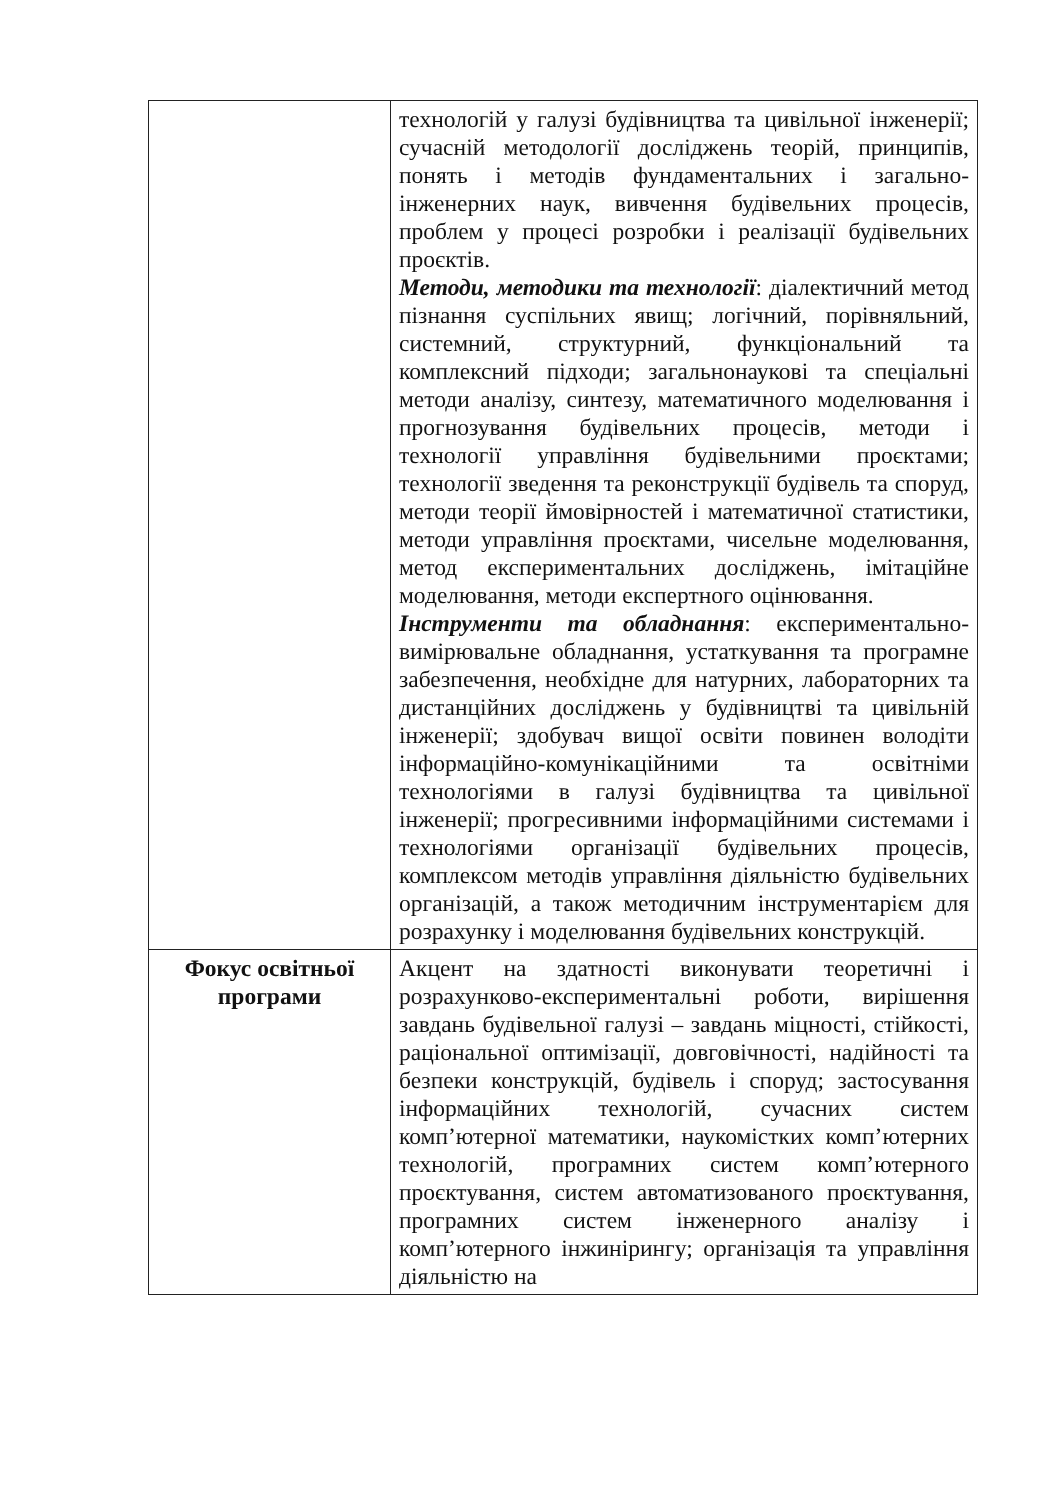| | технологій у галузі будівництва та цивільної інженерії; сучасній методології досліджень теорій, принципів, понять і методів фундаментальних і загально-інженерних наук, вивчення будівельних процесів, проблем у процесі розробки і реалізації будівельних проєктів. Методи, методики та технології : діалектичний метод пізнання суспільних явищ; логічний, порівняльний, системний, структурний, функціональний та комплексний підходи; загальнонаукові та спеціальні методи аналізу, синтезу, математичного моделювання і прогнозування будівельних процесів, методи і технології управління будівельними проєктами; технології зведення та реконструкції будівель та споруд, методи теорії ймовірностей і математичної статистики, методи управління проєктами, чисельне моделювання, метод експериментальних досліджень, імітаційне моделювання, методи експертного оцінювання. Інструменти та обладнання : експериментально-вимірювальне обладнання, устаткування та програмне забезпечення, необхідне для натурних, лабораторних та дистанційних досліджень у будівництві та цивільній інженерії; здобувач вищої освіти повинен володіти інформаційно-комунікаційними та освітніми технологіями в галузі будівництва та цивільної інженерії; прогресивними інформаційними системами і технологіями організації будівельних процесів, комплексом методів управління діяльністю будівельних організацій, а також методичним інструментарієм для розрахунку і моделювання будівельних конструкцій. |
| Фокус освітньої програми | Акцент на здатності виконувати теоретичні і розрахунково-експериментальні роботи, вирішення завдань будівельної галузі – завдань міцності, стійкості, раціональної оптимізації, довговічності, надійності та безпеки конструкцій, будівель і споруд; застосування інформаційних технологій, сучасних систем комп’ютерної математики, наукомістких комп’ютерних технологій, програмних систем комп’ютерного проєктування, систем автоматизованого проєктування, програмних систем інженерного аналізу і комп’ютерного інжинірингу; організація та управління діяльністю на |